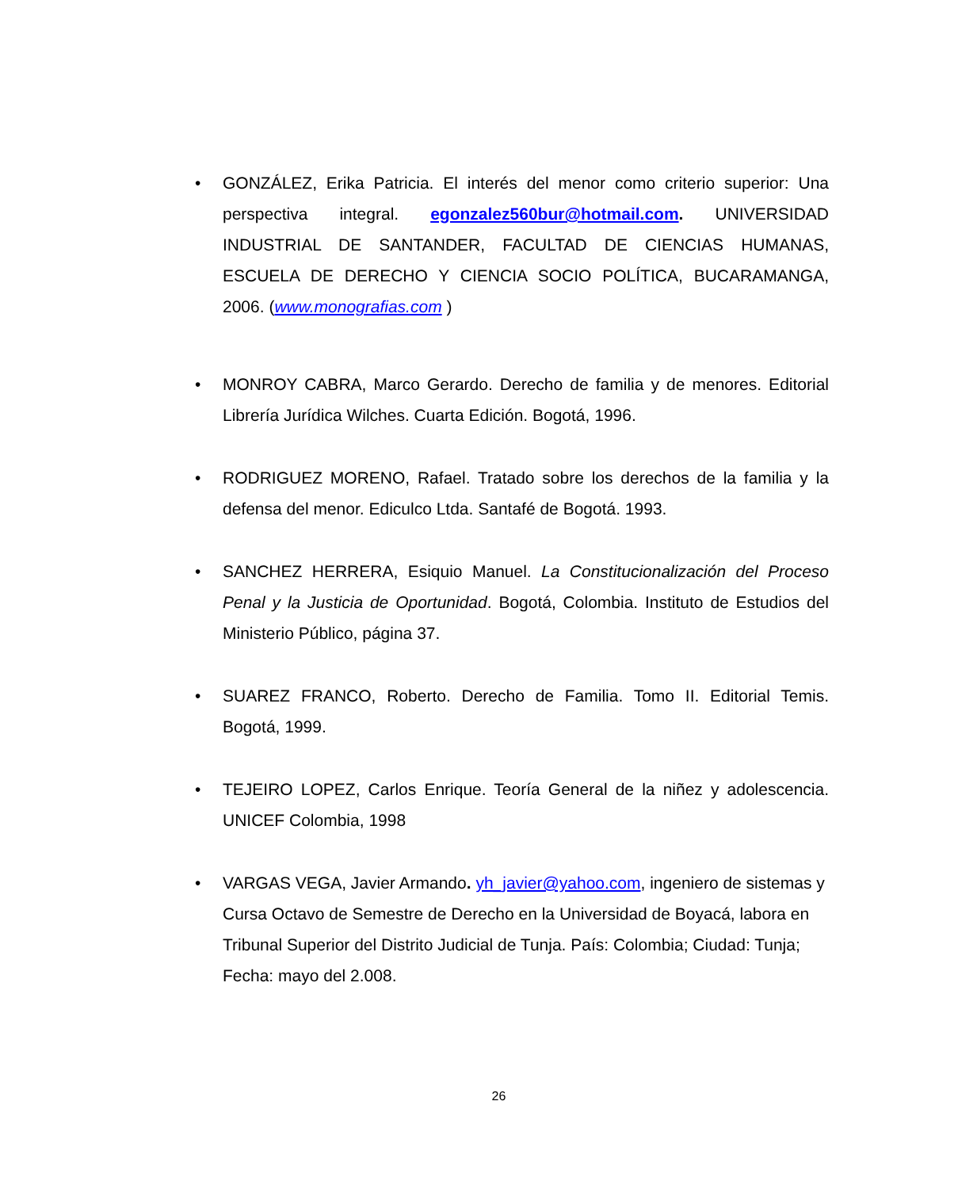• GONZÁLEZ, Erika Patricia. El interés del menor como criterio superior: Una perspectiva integral. egonzalez560bur@hotmail.com. UNIVERSIDAD INDUSTRIAL DE SANTANDER, FACULTAD DE CIENCIAS HUMANAS, ESCUELA DE DERECHO Y CIENCIA SOCIO POLÍTICA, BUCARAMANGA, 2006. (www.monografias.com )
• MONROY CABRA, Marco Gerardo. Derecho de familia y de menores. Editorial Librería Jurídica Wilches. Cuarta Edición. Bogotá, 1996.
• RODRIGUEZ MORENO, Rafael. Tratado sobre los derechos de la familia y la defensa del menor. Ediculco Ltda. Santafé de Bogotá. 1993.
• SANCHEZ HERRERA, Esiquio Manuel. La Constitucionalización del Proceso Penal y la Justicia de Oportunidad. Bogotá, Colombia. Instituto de Estudios del Ministerio Público, página 37.
• SUAREZ FRANCO, Roberto. Derecho de Familia. Tomo II. Editorial Temis. Bogotá, 1999.
• TEJEIRO LOPEZ, Carlos Enrique. Teoría General de la niñez y adolescencia. UNICEF Colombia, 1998
• VARGAS VEGA, Javier Armando. yh_javier@yahoo.com, ingeniero de sistemas y Cursa Octavo de Semestre de Derecho en la Universidad de Boyacá, labora en Tribunal Superior del Distrito Judicial de Tunja. País: Colombia; Ciudad: Tunja; Fecha: mayo del 2.008.
26